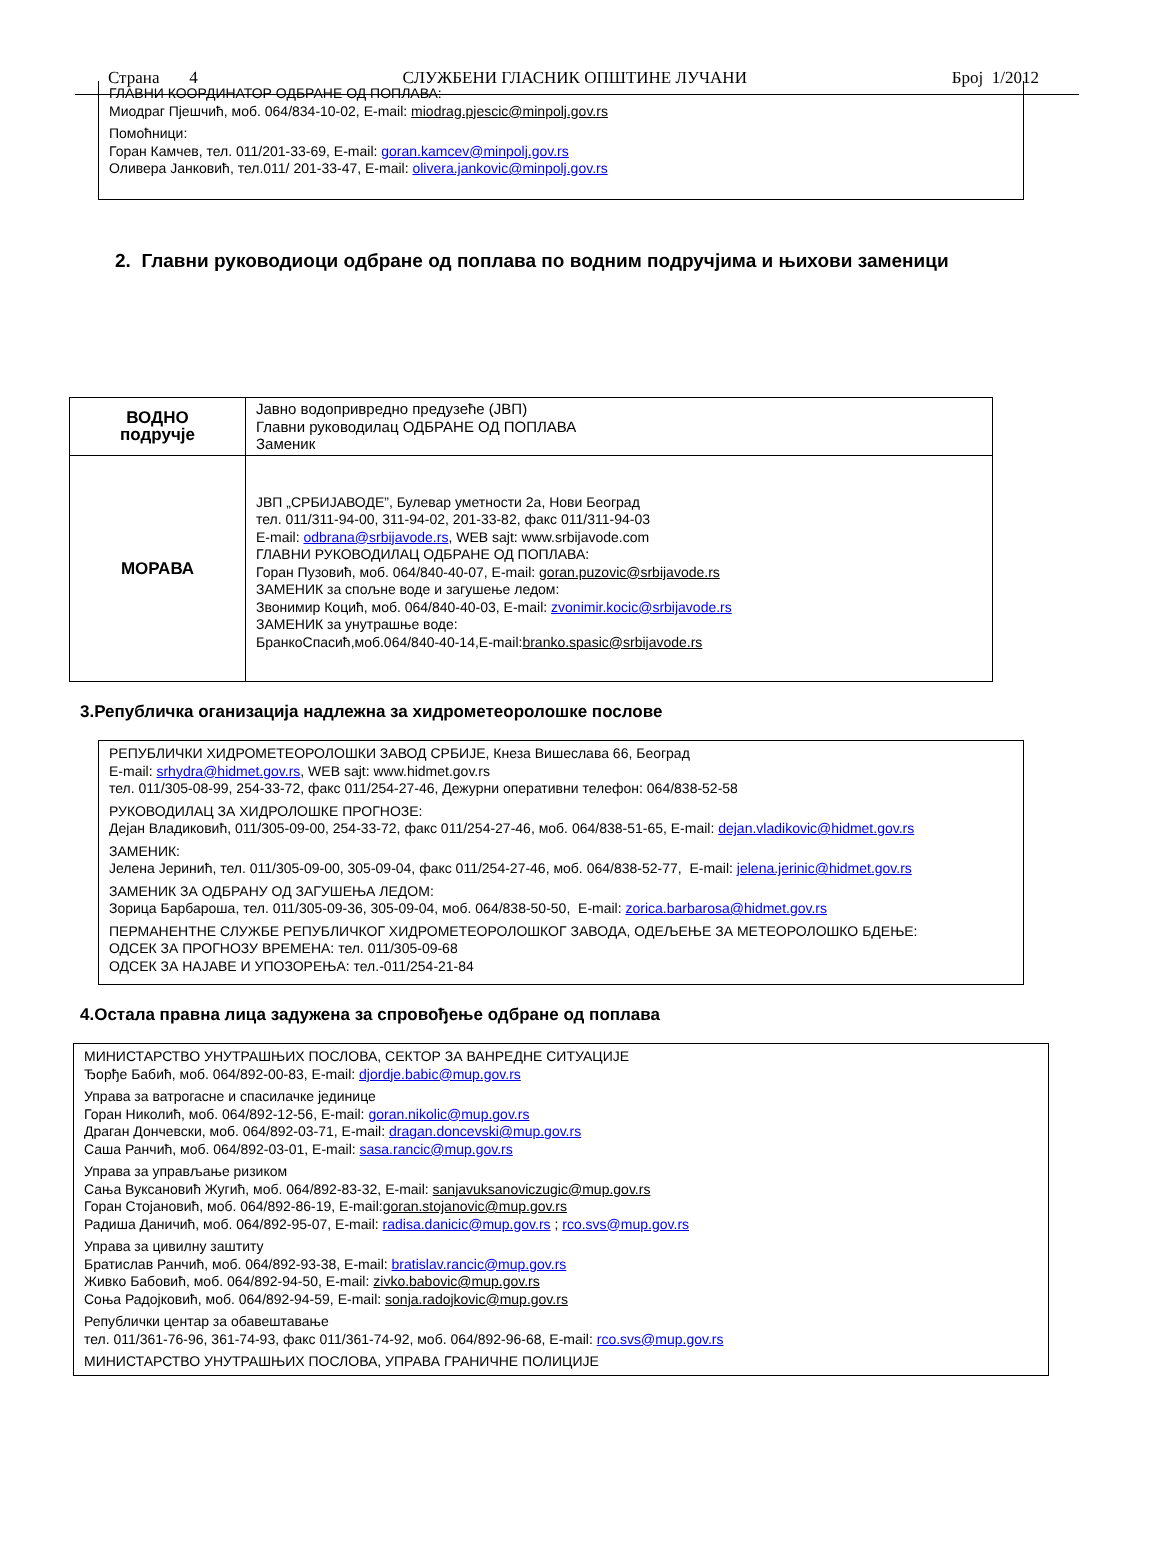Страна 4 СЛУЖБЕНИ ГЛАСНИК ОПШТИНЕ ЛУЧАНИ Број 1/2012
ГЛАВНИ КООРДИНАТОР ОДБРАНЕ ОД ПОПЛАВА:
Миодраг Пјешчић, моб. 064/834-10-02, E-mail: miodrag.pjescic@minpolj.gov.rs
Помоћници:
Горан Камчев, тел. 011/201-33-69, E-mail: goran.kamcev@minpolj.gov.rs
Оливера Јанковић, тел.011/ 201-33-47, E-mail: olivera.jankovic@minpolj.gov.rs
2. Главни руководиоци одбране од поплава по водним подручјима и њихови заменици
| ВОДНО подручје | Јавно водопривредно предузеће (ЈВП) Главни руководилац ОДБРАНЕ ОД ПОПЛАВА Заменик |
| МОРАВА | ЈВП „СРБИЈАВОДЕ”, Булевар уметности 2а, Нови Београд тел. 011/311-94-00, 311-94-02, 201-33-82, факс 011/311-94-03 E-mail: odbrana@srbijavode.rs , WEB sajt: www.srbijavode.com ГЛАВНИ РУКОВОДИЛАЦ ОДБРАНЕ ОД ПОПЛАВА: Горан Пузовић, моб. 064/840-40-07, E-mail: goran.puzovic@srbijavode.rs ЗАМЕНИК за спољне воде и загушење ледом: Звонимир Коцић, моб. 064/840-40-03, E-mail: zvonimir.kocic@srbijavode.rs ЗАМЕНИК за унутрашње воде: БранкоСпасић,моб.064/840-40-14,E-mail: branko.spasic@srbijavode.rs |
3.Републичка оганизација надлежна за хидрометеоролошке послове
РЕПУБЛИЧКИ ХИДРОМЕТЕОРОЛОШКИ ЗАВОД СРБИЈЕ, Кнеза Вишеслава 66, Београд
E-mail: srhydra@hidmet.gov.rs, WEB sajt: www.hidmet.gov.rs
тел. 011/305-08-99, 254-33-72, факс 011/254-27-46, Дежурни оперативни телефон: 064/838-52-58
РУКОВОДИЛАЦ ЗА ХИДРОЛОШКЕ ПРОГНОЗЕ:
Дејан Владиковић, 011/305-09-00, 254-33-72, факс 011/254-27-46, моб. 064/838-51-65, E-mail: dejan.vladikovic@hidmet.gov.rs
ЗАМЕНИК:
Јелена Јеринић, тел. 011/305-09-00, 305-09-04, факс 011/254-27-46, моб. 064/838-52-77, E-mail: jelena.jerinic@hidmet.gov.rs
ЗАМЕНИК ЗА ОДБРАНУ ОД ЗАГУШЕЊА ЛЕДОМ:
Зорица Барбароша, тел. 011/305-09-36, 305-09-04, моб. 064/838-50-50, E-mail: zorica.barbarosa@hidmet.gov.rs
ПЕРМАНЕНТНЕ СЛУЖБЕ РЕПУБЛИЧКОГ ХИДРОМЕТЕОРОЛОШКОГ ЗАВОДА, ОДЕЉЕЊЕ ЗА МЕТЕОРОЛОШКО БДЕЊЕ:
ОДСЕК ЗА ПРОГНОЗУ ВРЕМЕНА: тел. 011/305-09-68
ОДСЕК ЗА НАЈАВЕ И УПОЗОРЕЊА: тел.-011/254-21-84
4.Остала правна лица задужена за спровођење одбране од поплава
МИНИСТАРСТВО УНУТРАШЊИХ ПОСЛОВА, СЕКТОР ЗА ВАНРЕДНЕ СИТУАЦИЈЕ
Ђорђе Бабић, моб. 064/892-00-83, E-mail: djordje.babic@mup.gov.rs
Управа за ватрогасне и спасилачке јединице
Горан Николић, моб. 064/892-12-56, E-mail: goran.nikolic@mup.gov.rs
Драган Дончевски, моб. 064/892-03-71, E-mail: dragan.doncevski@mup.gov.rs
Саша Ранчић, моб. 064/892-03-01, E-mail: sasa.rancic@mup.gov.rs
Управа за управљање ризиком
Сања Вуксановић Жугић, моб. 064/892-83-32, E-mail: sanjavuksanoviczugic@mup.gov.rs
Горан Стојановић, моб. 064/892-86-19, E-mail:goran.stojanovic@mup.gov.rs
Радиша Даничић, моб. 064/892-95-07, E-mail: radisa.danicic@mup.gov.rs ; rco.svs@mup.gov.rs
Управа за цивилну заштиту
Братислав Ранчић, моб. 064/892-93-38, E-mail: bratislav.rancic@mup.gov.rs
Живко Бабовић, моб. 064/892-94-50, E-mail: zivko.babovic@mup.gov.rs
Соња Радојковић, моб. 064/892-94-59, E-mail: sonja.radojkovic@mup.gov.rs
Републички центар за обавештавање
тел. 011/361-76-96, 361-74-93, факс 011/361-74-92, моб. 064/892-96-68, E-mail: rco.svs@mup.gov.rs
МИНИСТАРСТВО УНУТРАШЊИХ ПОСЛОВА, УПРАВА ГРАНИЧНЕ ПОЛИЦИЈЕ